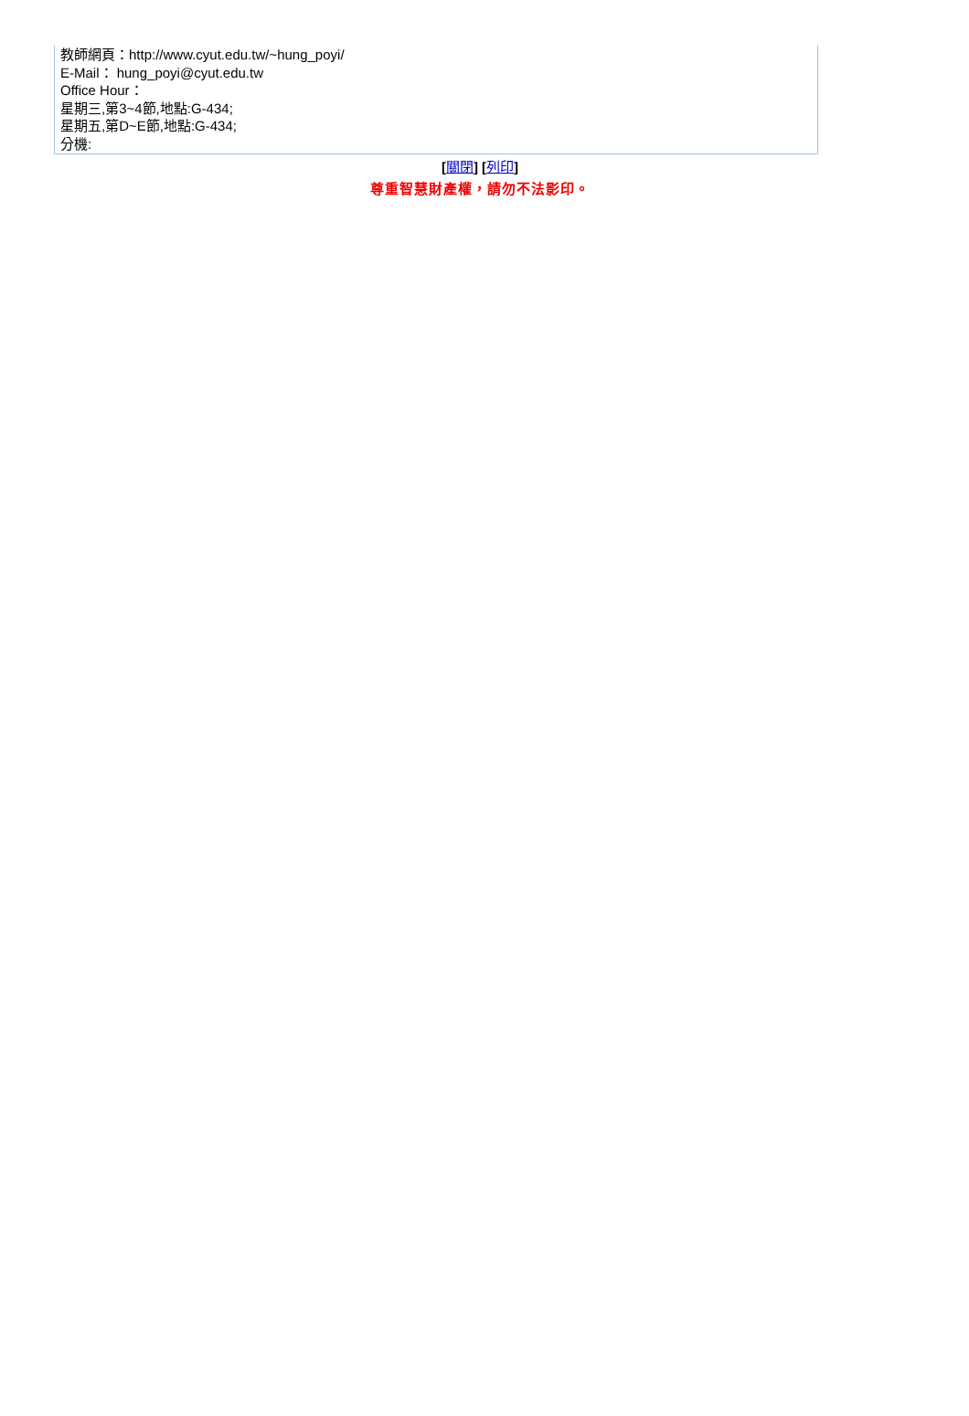教師網頁：http://www.cyut.edu.tw/~hung_poyi/
E-Mail： hung_poyi@cyut.edu.tw
Office Hour：
星期三,第3~4節,地點:G-434;
星期五,第D~E節,地點:G-434;
分機:
[關閉] [列印]
尊重智慧財產權，請勿不法影印。